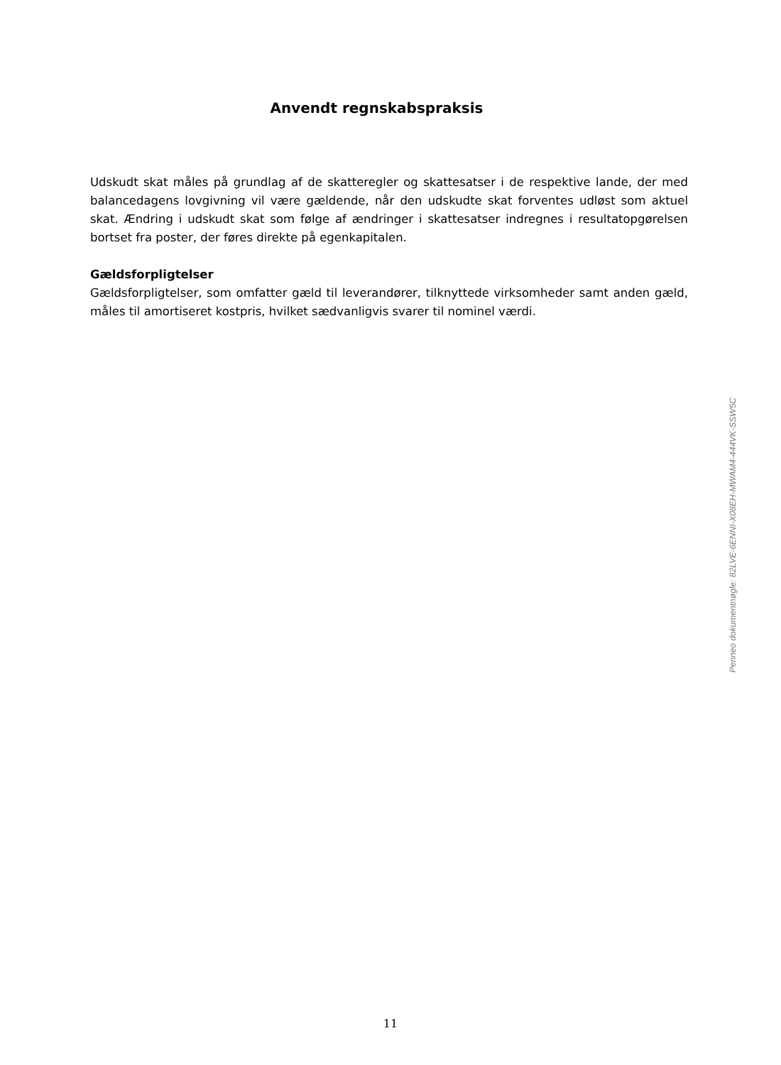Anvendt regnskabspraksis
Udskudt skat måles på grundlag af de skatteregler og skattesatser i de respektive lande, der med balancedagens lovgivning vil være gældende, når den udskudte skat forventes udløst som aktuel skat. Ændring i udskudt skat som følge af ændringer i skattesatser indregnes i resultatopgørelsen bortset fra poster, der føres direkte på egenkapitalen.
Gældsforpligtelser
Gældsforpligtelser, som omfatter gæld til leverandører, tilknyttede virksomheder samt anden gæld, måles til amortiseret kostpris, hvilket sædvanligvis svarer til nominel værdi.
Penneo dokumentnøgle: 82LVE-6ENNI-X08EH-MWAM4-444VK-SSW5C
11